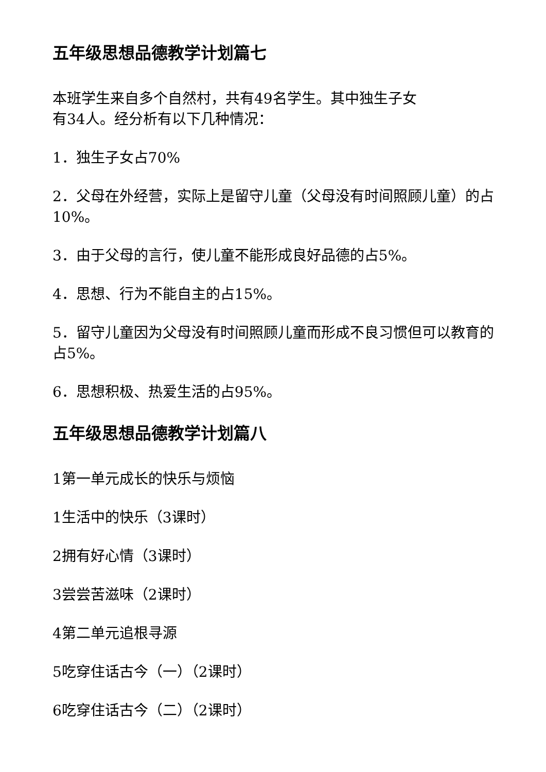五年级思想品德教学计划篇七
本班学生来自多个自然村，共有49名学生。其中独生子女
有34人。经分析有以下几种情况：
1．独生子女占70%
2．父母在外经营，实际上是留守儿童（父母没有时间照顾儿童）的占10%。
3．由于父母的言行，使儿童不能形成良好品德的占5%。
4．思想、行为不能自主的占15%。
5．留守儿童因为父母没有时间照顾儿童而形成不良习惯但可以教育的占5%。
6．思想积极、热爱生活的占95%。
五年级思想品德教学计划篇八
1第一单元成长的快乐与烦恼
1生活中的快乐（3课时）
2拥有好心情（3课时）
3尝尝苦滋味（2课时）
4第二单元追根寻源
5吃穿住话古今（一）（2课时）
6吃穿住话古今（二）（2课时）